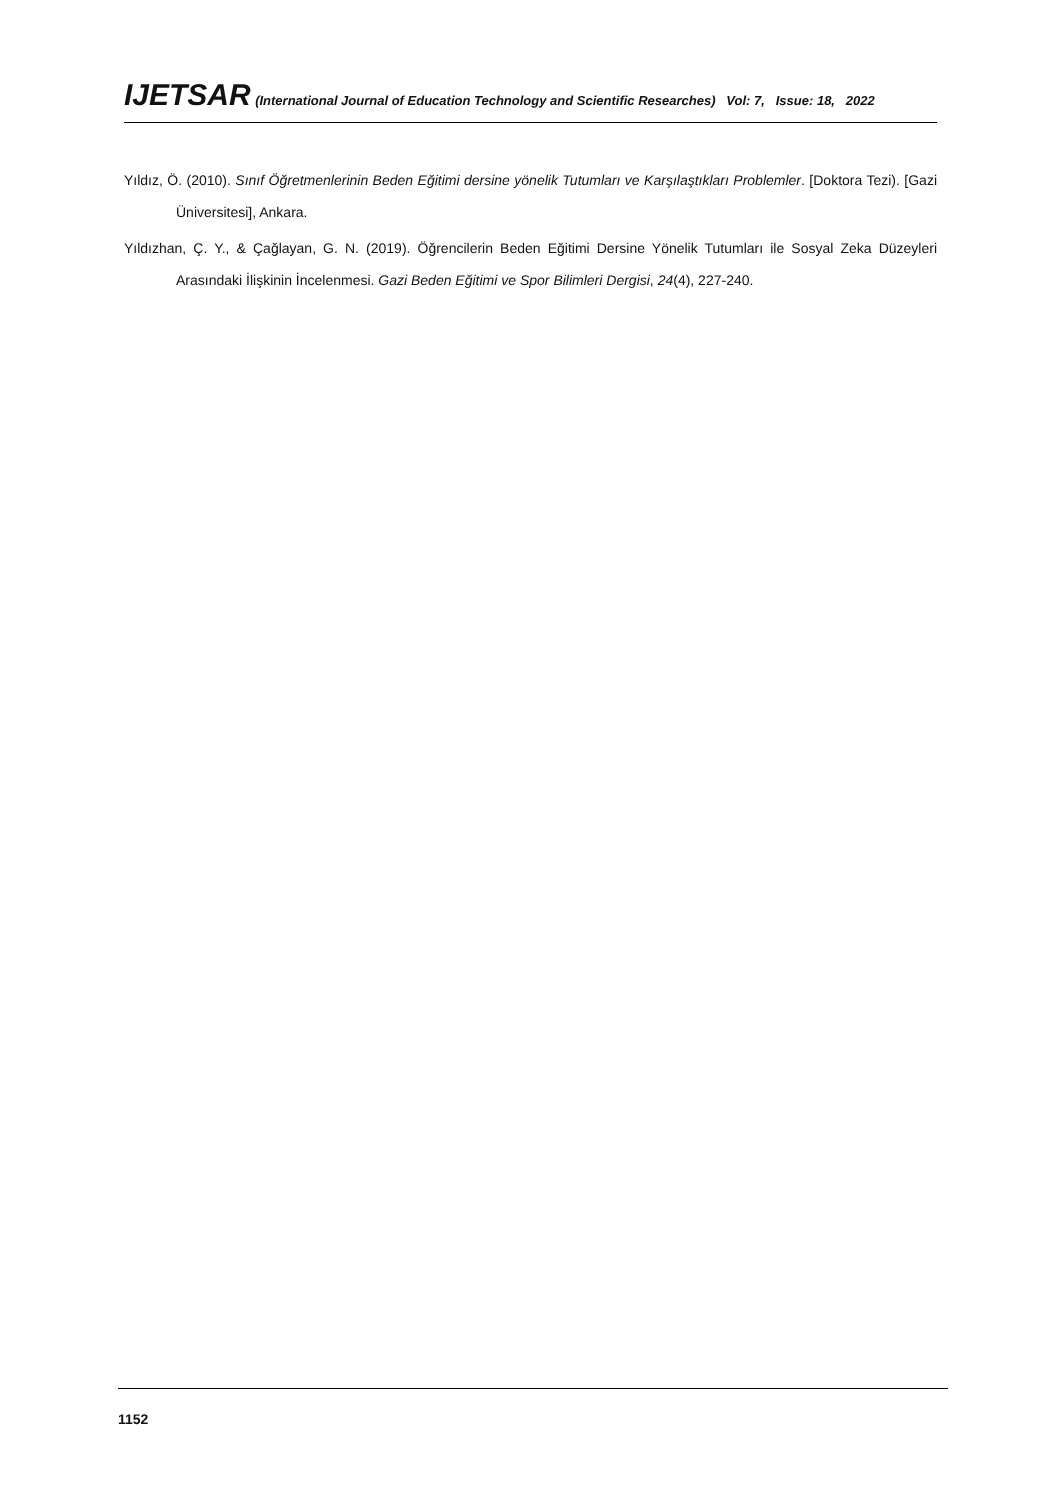IJETSAR (International Journal of Education Technology and Scientific Researches) Vol: 7, Issue: 18, 2022
Yıldız, Ö. (2010). Sınıf Öğretmenlerinin Beden Eğitimi dersine yönelik Tutumları ve Karşılaştıkları Problemler. [Doktora Tezi). [Gazi Üniversitesi], Ankara.
Yıldızhan, Ç. Y., & Çağlayan, G. N. (2019). Öğrencilerin Beden Eğitimi Dersine Yönelik Tutumları ile Sosyal Zeka Düzeyleri Arasındaki İlişkinin İncelenmesi. Gazi Beden Eğitimi ve Spor Bilimleri Dergisi, 24(4), 227-240.
1152